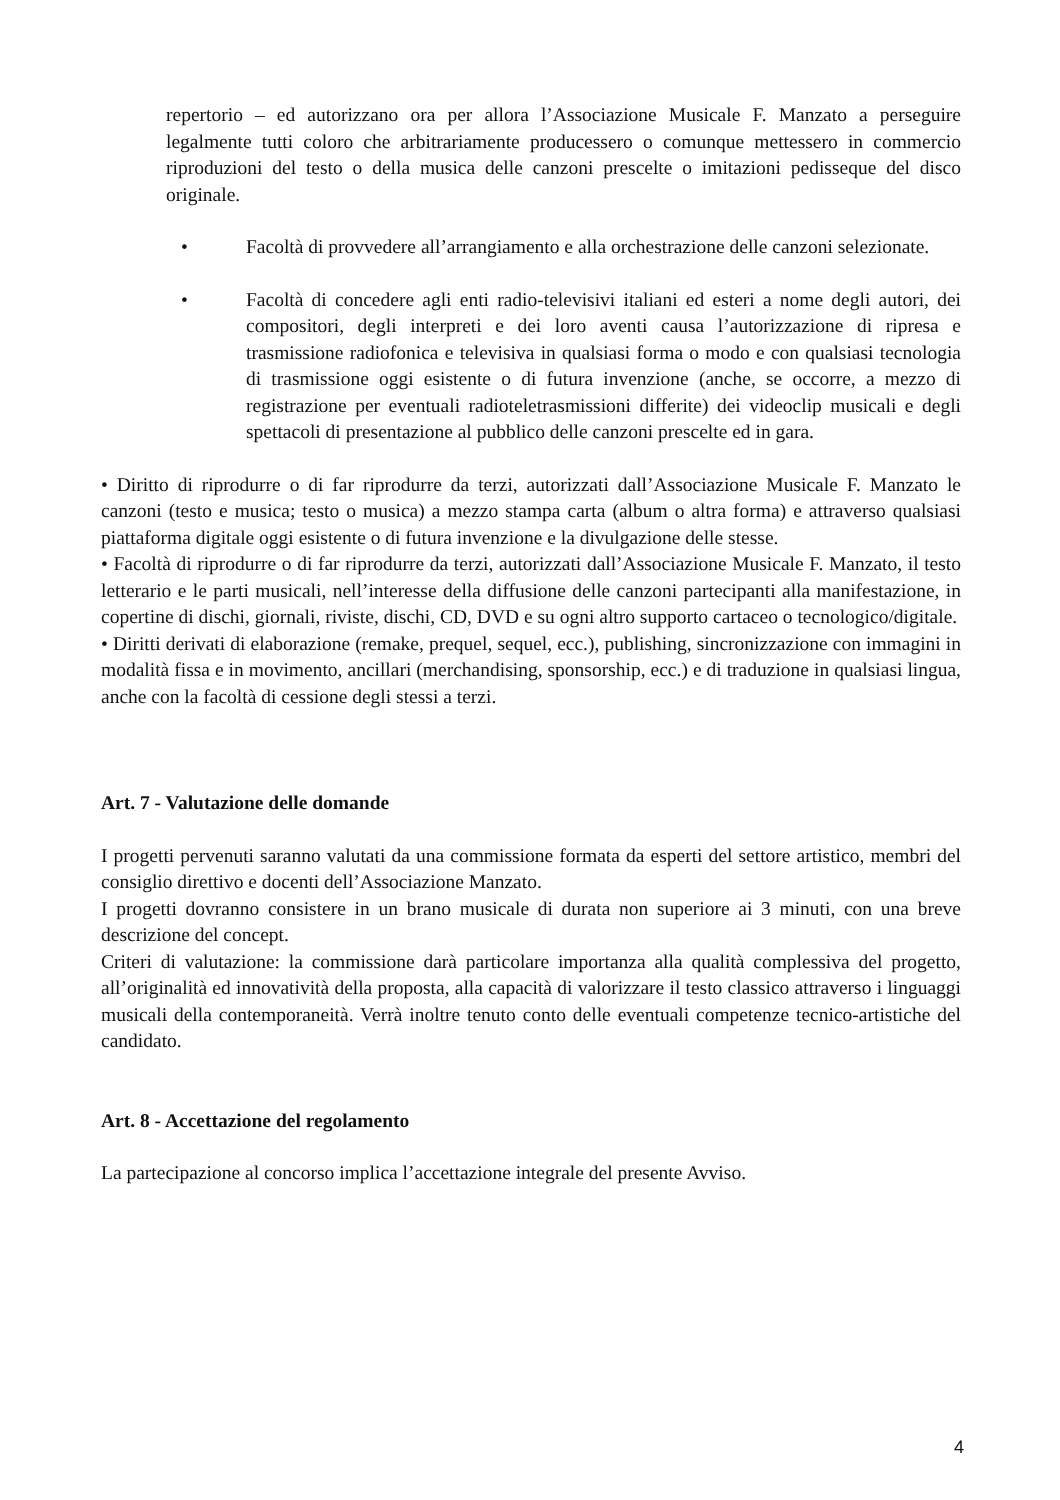repertorio – ed autorizzano ora per allora l’Associazione Musicale F. Manzato a perseguire legalmente tutti coloro che arbitrariamente producessero o comunque mettessero in commercio riproduzioni del testo o della musica delle canzoni prescelte o imitazioni pedisseque del disco originale.
• Facoltà di provvedere all’arrangiamento e alla orchestrazione delle canzoni selezionate.
• Facoltà di concedere agli enti radio-televisivi italiani ed esteri a nome degli autori, dei compositori, degli interpreti e dei loro aventi causa l’autorizzazione di ripresa e trasmissione radiofonica e televisiva in qualsiasi forma o modo e con qualsiasi tecnologia di trasmissione oggi esistente o di futura invenzione (anche, se occorre, a mezzo di registrazione per eventuali radioteletrasmissioni differite) dei videoclip musicali e degli spettacoli di presentazione al pubblico delle canzoni prescelte ed in gara.
• Diritto di riprodurre o di far riprodurre da terzi, autorizzati dall’Associazione Musicale F. Manzato le canzoni (testo e musica; testo o musica) a mezzo stampa carta (album o altra forma) e attraverso qualsiasi piattaforma digitale oggi esistente o di futura invenzione e la divulgazione delle stesse.
• Facoltà di riprodurre o di far riprodurre da terzi, autorizzati dall’Associazione Musicale F. Manzato, il testo letterario e le parti musicali, nell’interesse della diffusione delle canzoni partecipanti alla manifestazione, in copertine di dischi, giornali, riviste, dischi, CD, DVD e su ogni altro supporto cartaceo o tecnologico/digitale.
• Diritti derivati di elaborazione (remake, prequel, sequel, ecc.), publishing, sincronizzazione con immagini in modalità fissa e in movimento, ancillari (merchandising, sponsorship, ecc.) e di traduzione in qualsiasi lingua, anche con la facoltà di cessione degli stessi a terzi.
Art. 7 - Valutazione delle domande
I progetti pervenuti saranno valutati da una commissione formata da esperti del settore artistico, membri del consiglio direttivo e docenti dell’Associazione Manzato.
I progetti dovranno consistere in un brano musicale di durata non superiore ai 3 minuti, con una breve descrizione del concept.
Criteri di valutazione: la commissione darà particolare importanza alla qualità complessiva del progetto, all’originalità ed innovatività della proposta, alla capacità di valorizzare il testo classico attraverso i linguaggi musicali della contemporaneità. Verrà inoltre tenuto conto delle eventuali competenze tecnico-artistiche del candidato.
Art. 8 - Accettazione del regolamento
La partecipazione al concorso implica l’accettazione integrale del presente Avviso.
4